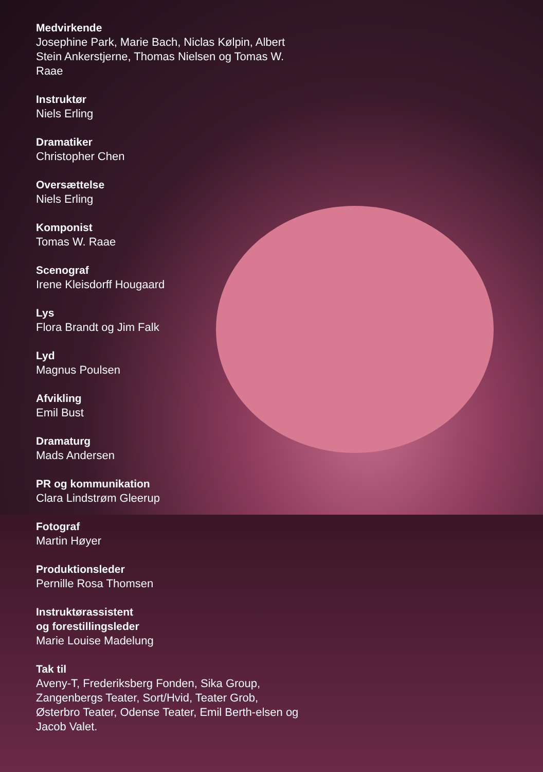Medvirkende
Josephine Park, Marie Bach, Niclas Kølpin, Albert Stein Ankerstjerne, Thomas Nielsen og Tomas W. Raae
Instruktør
Niels Erling
Dramatiker
Christopher Chen
Oversættelse
Niels Erling
Komponist
Tomas W. Raae
Scenograf
Irene Kleisdorff Hougaard
Lys
Flora Brandt og Jim Falk
Lyd
Magnus Poulsen
Afvikling
Emil Bust
Dramaturg
Mads Andersen
PR og kommunikation
Clara Lindstrøm Gleerup
Fotograf
Martin Høyer
Produktionsleder
Pernille Rosa Thomsen
Instruktørassistent
og forestillingsleder
Marie Louise Madelung
Tak til
Aveny-T, Frederiksberg Fonden, Sika Group, Zangenbergs Teater, Sort/Hvid, Teater Grob, Østerbro Teater, Odense Teater, Emil Berth-elsen og Jacob Valet.